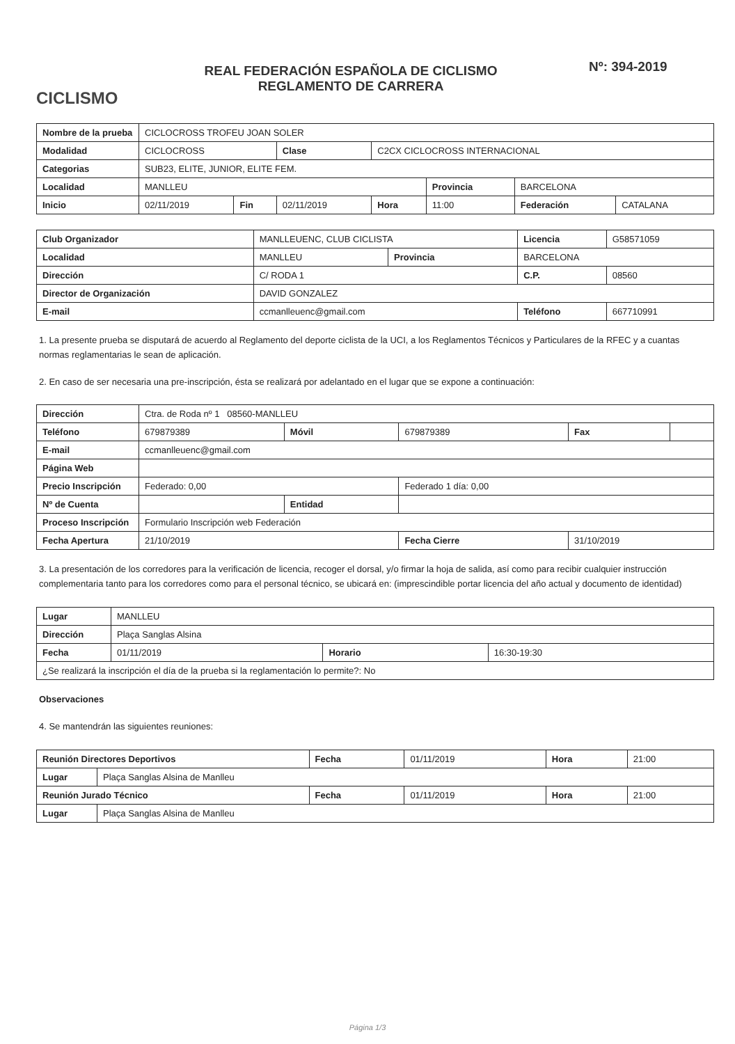CICLISMO
REAL FEDERACIÓN ESPAÑOLA DE CICLISMO
REGLAMENTO DE CARRERA
Nº: 394-2019
| Nombre de la prueba | CICLOCROSS TROFEU JOAN SOLER | | | | | | |
| Modalidad | CICLOCROSS | | Clase | C2CX CICLOCROSS INTERNACIONAL | | | |
| Categorias | SUB23, ELITE, JUNIOR, ELITE FEM. | | | | | | |
| Localidad | MANLLEU | | | | Provincia | BARCELONA | |
| Inicio | 02/11/2019 | Fin | 02/11/2019 | Hora | 11:00 | Federación | CATALANA |
| Club Organizador | MANLLEUENC, CLUB CICLISTA | | Licencia | G58571059 |
| Localidad | MANLLEU | Provincia | BARCELONA | |
| Dirección | C/ RODA 1 | | C.P. | 08560 |
| Director de Organización | DAVID GONZALEZ | | | |
| E-mail | ccmanlleuenc@gmail.com | | Teléfono | 667710991 |
1. La presente prueba se disputará de acuerdo al Reglamento del deporte ciclista de la UCI, a los Reglamentos Técnicos y Particulares de la RFEC y a cuantas normas reglamentarias le sean de aplicación.
2. En caso de ser necesaria una pre-inscripción, ésta se realizará por adelantado en el lugar que se expone a continuación:
| Dirección | Ctra. de Roda nº 1 08560-MANLLEU | | | | |
| Teléfono | 679879389 | Móvil | 679879389 | Fax | |
| E-mail | ccmanlleuenc@gmail.com | | | | |
| Página Web | | | | | |
| Precio Inscripción | Federado: 0,00 | | Federado 1 día: 0,00 | | |
| Nº de Cuenta | | Entidad | | | |
| Proceso Inscripción | Formulario Inscripción web Federación | | | | |
| Fecha Apertura | 21/10/2019 | | Fecha Cierre | 31/10/2019 | |
3. La presentación de los corredores para la verificación de licencia, recoger el dorsal, y/o firmar la hoja de salida, así como para recibir cualquier instrucción complementaria tanto para los corredores como para el personal técnico, se ubicará en: (imprescindible portar licencia del año actual y documento de identidad)
| Lugar | MANLLEU | | |
| Dirección | Plaça Sanglas Alsina | | |
| Fecha | 01/11/2019 | Horario | 16:30-19:30 |
| ¿Se realizará la inscripción el día de la prueba si la reglamentación lo permite?: No | | | |
Observaciones
4. Se mantendrán las siguientes reuniones:
| Reunión Directores Deportivos | | Fecha | 01/11/2019 | Hora | 21:00 |
| Lugar | Plaça Sanglas Alsina de Manlleu | | | | |
| Reunión Jurado Técnico | | Fecha | 01/11/2019 | Hora | 21:00 |
| Lugar | Plaça Sanglas Alsina de Manlleu | | | | |
Página 1/3